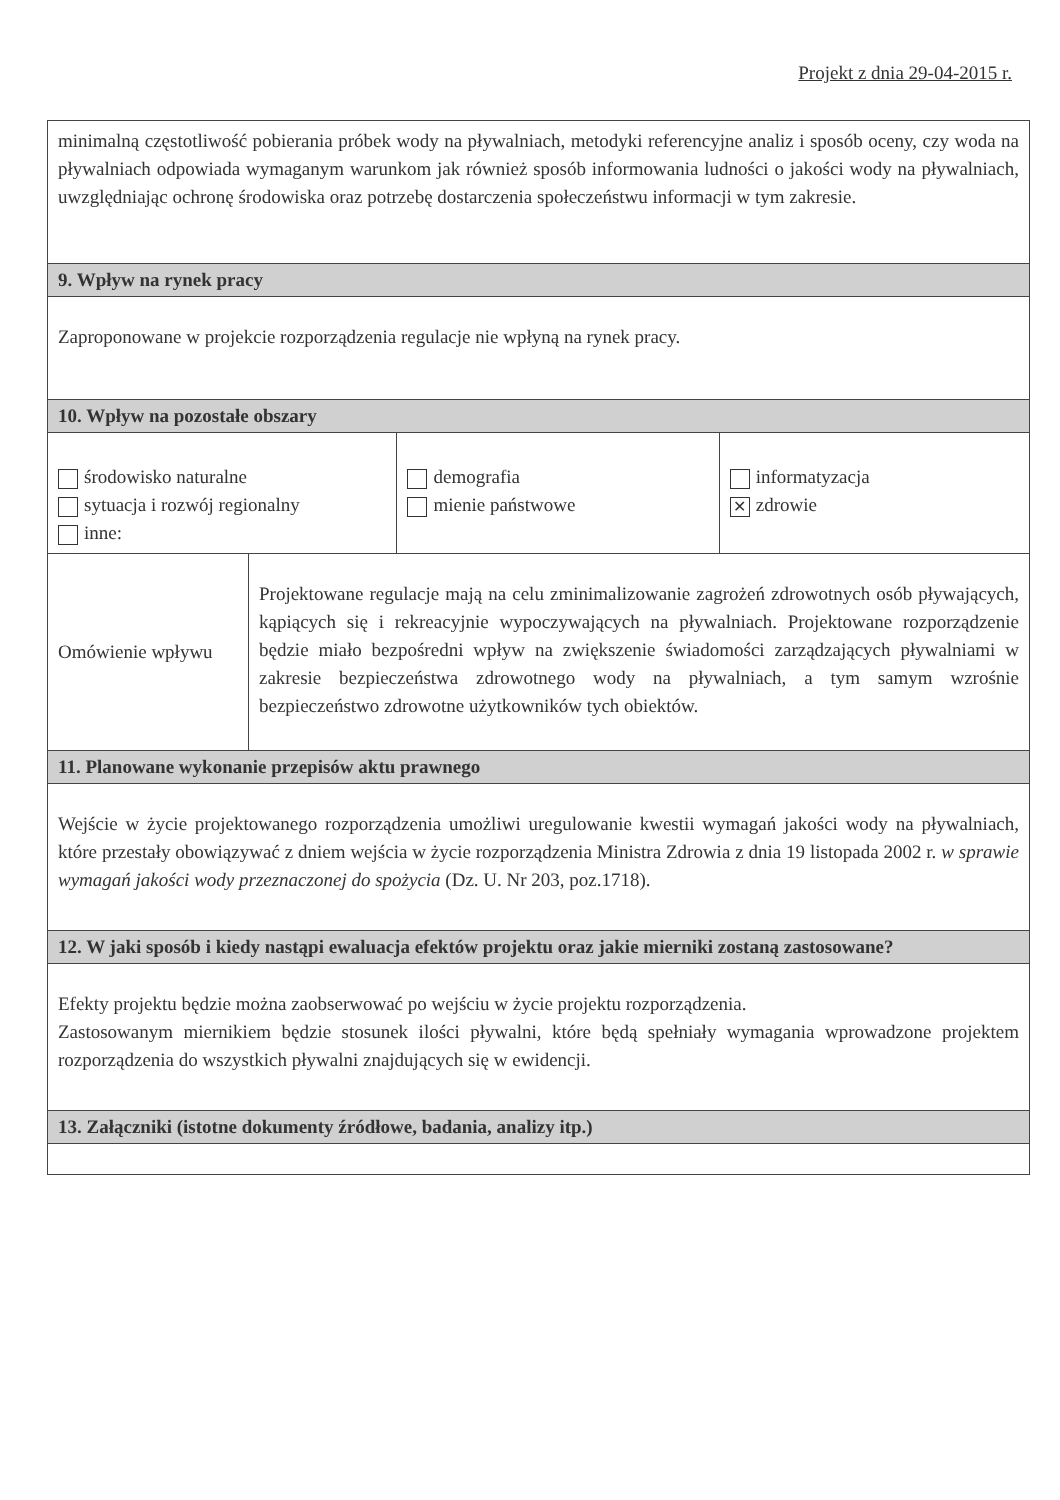Projekt z dnia 29-04-2015 r.
| minimalną częstotliwość pobierania próbek wody na pływalniach, metodyki referencyjne analiz i sposób oceny, czy woda na pływalniach odpowiada wymaganym warunkom jak również sposób informowania ludności o jakości wody na pływalniach, uwzględniając ochronę środowiska oraz potrzebę dostarczenia społeczeństwu informacji w tym zakresie. | | | |
| 9. Wpływ na rynek pracy | | | |
| Zaproponowane w projekcie rozporządzenia regulacje nie wpłyną na rynek pracy. | | | |
| 10. Wpływ na pozostałe obszary | | | |
| środowisko naturalne sytuacja i rozwój regionalny inne: | | demografia mienie państwowe | informatyzacja ✕ zdrowie |
| Omówienie wpływu | Projektowane regulacje mają na celu zminimalizowanie zagrożeń zdrowotnych osób pływających, kąpiących się i rekreacyjnie wypoczywających na pływalniach. Projektowane rozporządzenie będzie miało bezpośredni wpływ na zwiększenie świadomości zarządzających pływalniami w zakresie bezpieczeństwa zdrowotnego wody na pływalniach, a tym samym wzrośnie bezpieczeństwo zdrowotne użytkowników tych obiektów. | | |
| 11. Planowane wykonanie przepisów aktu prawnego | | | |
| Wejście w życie projektowanego rozporządzenia umożliwi uregulowanie kwestii wymagań jakości wody na pływalniach, które przestały obowiązywać z dniem wejścia w życie rozporządzenia Ministra Zdrowia z dnia 19 listopada 2002 r. w sprawie wymagań jakości wody przeznaczonej do spożycia (Dz. U. Nr 203, poz.1718). | | | |
| 12. W jaki sposób i kiedy nastąpi ewaluacja efektów projektu oraz jakie mierniki zostaną zastosowane? | | | |
| Efekty projektu będzie można zaobserwować po wejściu w życie projektu rozporządzenia. Zastosowanym miernikiem będzie stosunek ilości pływalni, które będą spełniały wymagania wprowadzone projektem rozporządzenia do wszystkich pływalni znajdujących się w ewidencji. | | | |
| 13. Załączniki (istotne dokumenty źródłowe, badania, analizy itp.) | | | |